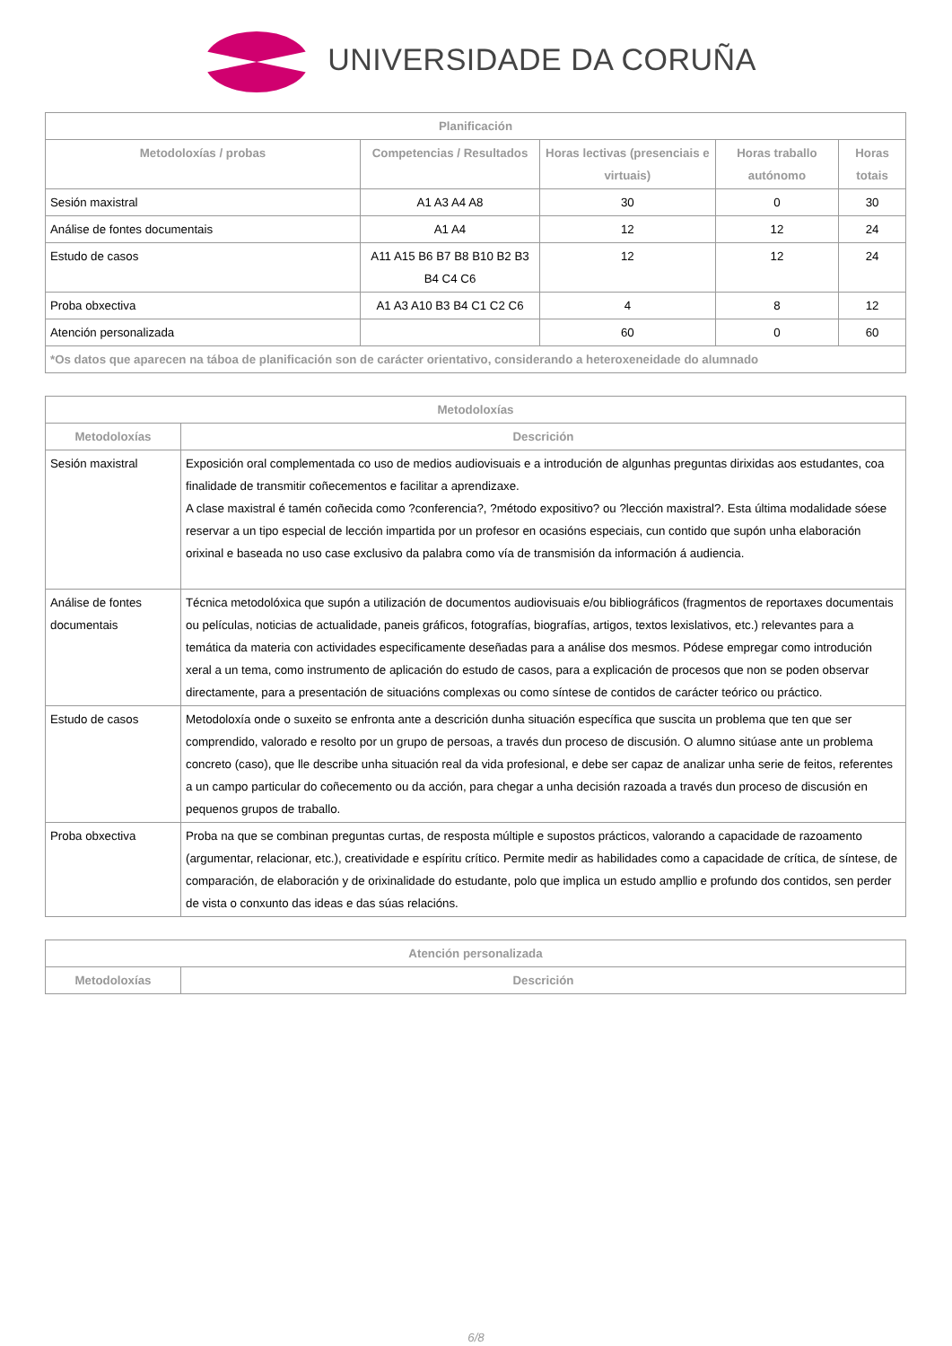UNIVERSIDADE DA CORUÑA
| Planificación | | | | |
| --- | --- | --- | --- | --- |
| Metodoloxías / probas | Competencias / Resultados | Horas lectivas (presenciais e virtuais) | Horas traballo autónomo | Horas totais |
| Sesión maxistral | A1 A3 A4 A8 | 30 | 0 | 30 |
| Análise de fontes documentais | A1 A4 | 12 | 12 | 24 |
| Estudo de casos | A11 A15 B6 B7 B8 B10 B2 B3 B4 C4 C6 | 12 | 12 | 24 |
| Proba obxectiva | A1 A3 A10 B3 B4 C1 C2 C6 | 4 | 8 | 12 |
| Atención personalizada | | 60 | 0 | 60 |
| *Os datos que aparecen na táboa de planificación son de carácter orientativo, considerando a heteroxeneidade do alumnado | | | | |
| Metodoloxías | |
| --- | --- |
| Metodoloxías | Descrición |
| Sesión maxistral | Exposición oral complementada co uso de medios audiovisuais e a introdución de algunhas preguntas dirixidas aos estudantes, coa finalidade de transmitir coñecementos e facilitar a aprendizaxe. A clase maxistral é tamén coñecida como ?conferencia?, ?método expositivo? ou ?lección maxistral?. Esta última modalidade sóese reservar a un tipo especial de lección impartida por un profesor en ocasións especiais, cun contido que supón unha elaboración orixinal e baseada no uso case exclusivo da palabra como vía de transmisión da información á audiencia. |
| Análise de fontes documentais | Técnica metodolóxica que supón a utilización de documentos audiovisuais e/ou bibliográficos (fragmentos de reportaxes documentais ou películas, noticias de actualidade, paneis gráficos, fotografías, biografías, artigos, textos lexislativos, etc.) relevantes para a temática da materia con actividades especificamente deseñadas para a análise dos mesmos. Pódese empregar como introdución xeral a un tema, como instrumento de aplicación do estudo de casos, para a explicación de procesos que non se poden observar directamente, para a presentación de situacións complexas ou como síntese de contidos de carácter teórico ou práctico. |
| Estudo de casos | Metodoloxía onde o suxeito se enfronta ante a descrición dunha situación específica que suscita un problema que ten que ser comprendido, valorado e resolto por un grupo de persoas, a través dun proceso de discusión. O alumno sitúase ante un problema concreto (caso), que lle describe unha situación real da vida profesional, e debe ser capaz de analizar unha serie de feitos, referentes a un campo particular do coñecemento ou da acción, para chegar a unha decisión razoada a través dun proceso de discusión en pequenos grupos de traballo. |
| Proba obxectiva | Proba na que se combinan preguntas curtas, de resposta múltiple e supostos prácticos, valorando a capacidade de razoamento (argumentar, relacionar, etc.), creatividade e espíritu crítico. Permite medir as habilidades como a capacidade de crítica, de síntese, de comparación, de elaboración y de orixinalidade do estudante, polo que implica un estudo ampllio e profundo dos contidos, sen perder de vista o conxunto das ideas e das súas relacións. |
| Atención personalizada | |
| --- | --- |
| Metodoloxías | Descrición |
6/8